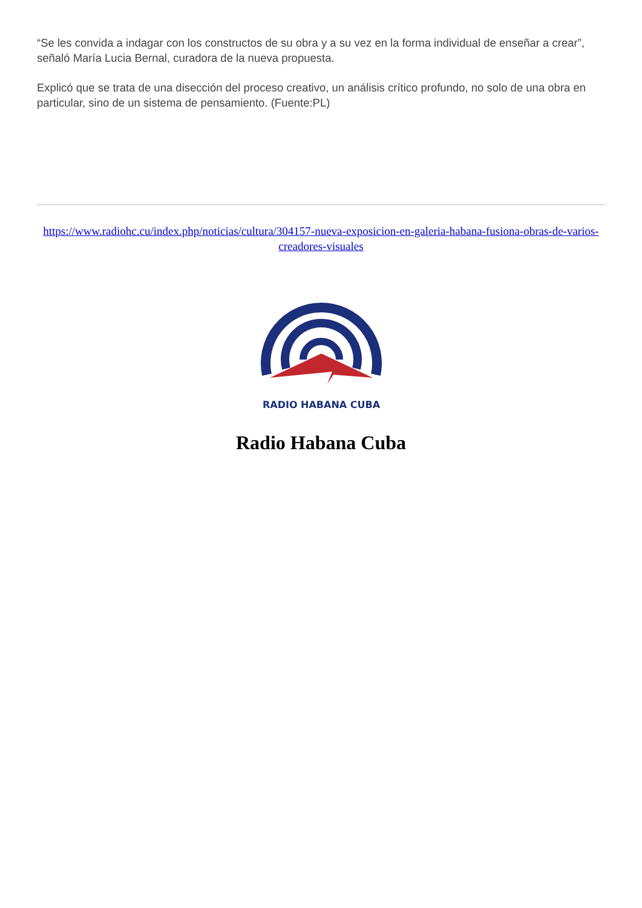“Se les convida a indagar con los constructos de su obra y a su vez en la forma individual de enseñar a crear”, señaló María Lucia Bernal, curadora de la nueva propuesta.
Explicó que se trata de una disección del proceso creativo, un análisis crítico profundo, no solo de una obra en particular, sino de un sistema de pensamiento. (Fuente:PL)
https://www.radiohc.cu/index.php/noticias/cultura/304157-nueva-exposicion-en-galeria-habana-fusiona-obras-de-varios-creadores-visuales
RADIO HABANA CUBA
Radio Habana Cuba